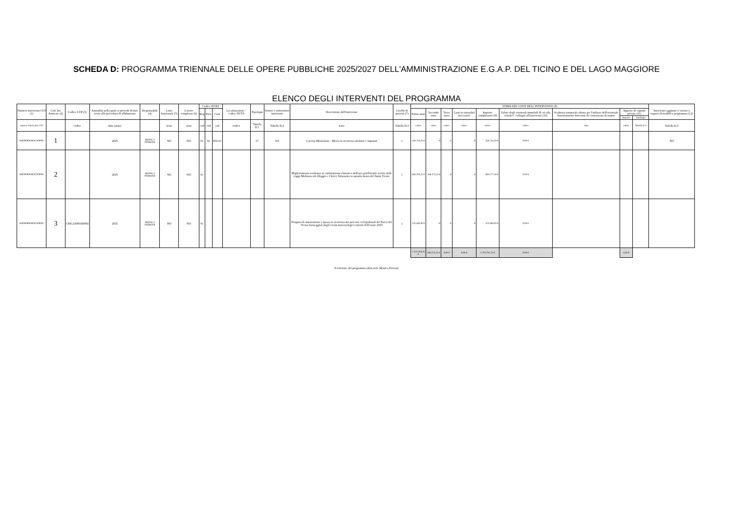SCHEDA D: PROGRAMMA TRIENNALE DELLE OPERE PUBBLICHE 2025/2027 DELL'AMMINISTRAZIONE E.G.A.P. DEL TICINO E DEL LAGO MAGGIORE
ELENCO DEGLI INTERVENTI DEL PROGRAMMA
| Numero intervento CUI (1) | Cod. Int. Amm.ne (2) | Codice CUP (3) | Annualità nella quale si prevede di dare avvio alla procedura di affidamento | Responsabile (4) | Lotto funzionale (5) | Lavoro complesso (6) | Codice ISTAT | | | Localizzazione - codice NUTS | Tipologia | Settore e sottosettore intervento | Descrizione dell'intervento | Livello di priorità (7) | STIMA DEI COSTI DELL'INTERVENTO (8) | | | | | | | | | Intervento aggiunto o variato a seguito di modifica programma (12) |
| --- | --- | --- | --- | --- | --- | --- | --- | --- | --- | --- | --- | --- | --- | --- | --- | --- | --- | --- | --- | --- | --- | --- | --- | --- |
| | | | | | | | Reg | Prov | Com | | | | | | Primo anno | Secondo anno | Terzo anno | Costi su annualità successive | Importo complessivo (9) | Valore degli eventuali immobili di cui alla scheda C collegati all'intervento (10) | Scadenza temporale ultima per l'utilizzo dell'eventuale finanziamento derivante da contrazione di mutuo | Apporto di capitale privato (11) | | |
| | | | | | | | | | | | | | | | | | | | | | | Importo | Tipologia | |
| numero intervento CUI | | codice | data (anno) | | si/no | si/no | cod | cod | cod | codice | Tabella D.1 | Tabella D.2 | testo | Tabella D.3 | valore | valore | valore | valore | valore | valore | data | valore | Tabella D.4 | Tabella D.5 |
| 94000090038202300001 | 1 | | 2025 | MONICA PERRONI | NO | NO | 01 | 02 | 003121 | | 57 | 101 | Cascina Montelame - Messa in sicurezza strutture e impianti | 1 | 428.754,20 € | - € | - € | - € | 428.754,20 € | 0,00 € | | | | NO |
| 94000090038202500001 | 2 | | 2025 | MONICA PERRONI | NO | NO | 01 | | | | | | Miglioramento resilienza al cambiamento climatico dell'area perifluviale servita dalle rogge Molinara edi Oleggio e Clerici Simonetta in sponda destra del fiume Ticino | 1 | 626.204,25 € | 268.373,25 € | - € | - € | 894.577,50 € | 0,00 € | | | | |
| 94000090038202500002 | 3 | C86C23000180002 | 2025 | MONICA PERRONI | NO | NO | 01 | | | | | | Progetto di sistemazione e messa in sicurezza dei percorsi ciclopedonali del Parco del Ticino danneggiati dagli eventi meteorologici estremi dell'estate 2023 | 1 | 470.460,00 € | - € | - € | - € | 470.460,00 € | 0,00 € | | | | |
| | | | | | | | | | | | | | | | 1.525.418,45 € | 268.373,25 € | 0,00 € | 0,00 € | 1.793.791,70 € | 0,00 € | | 0,00 € | | |
Il referente del programma (dott.arch. Monica Perroni)